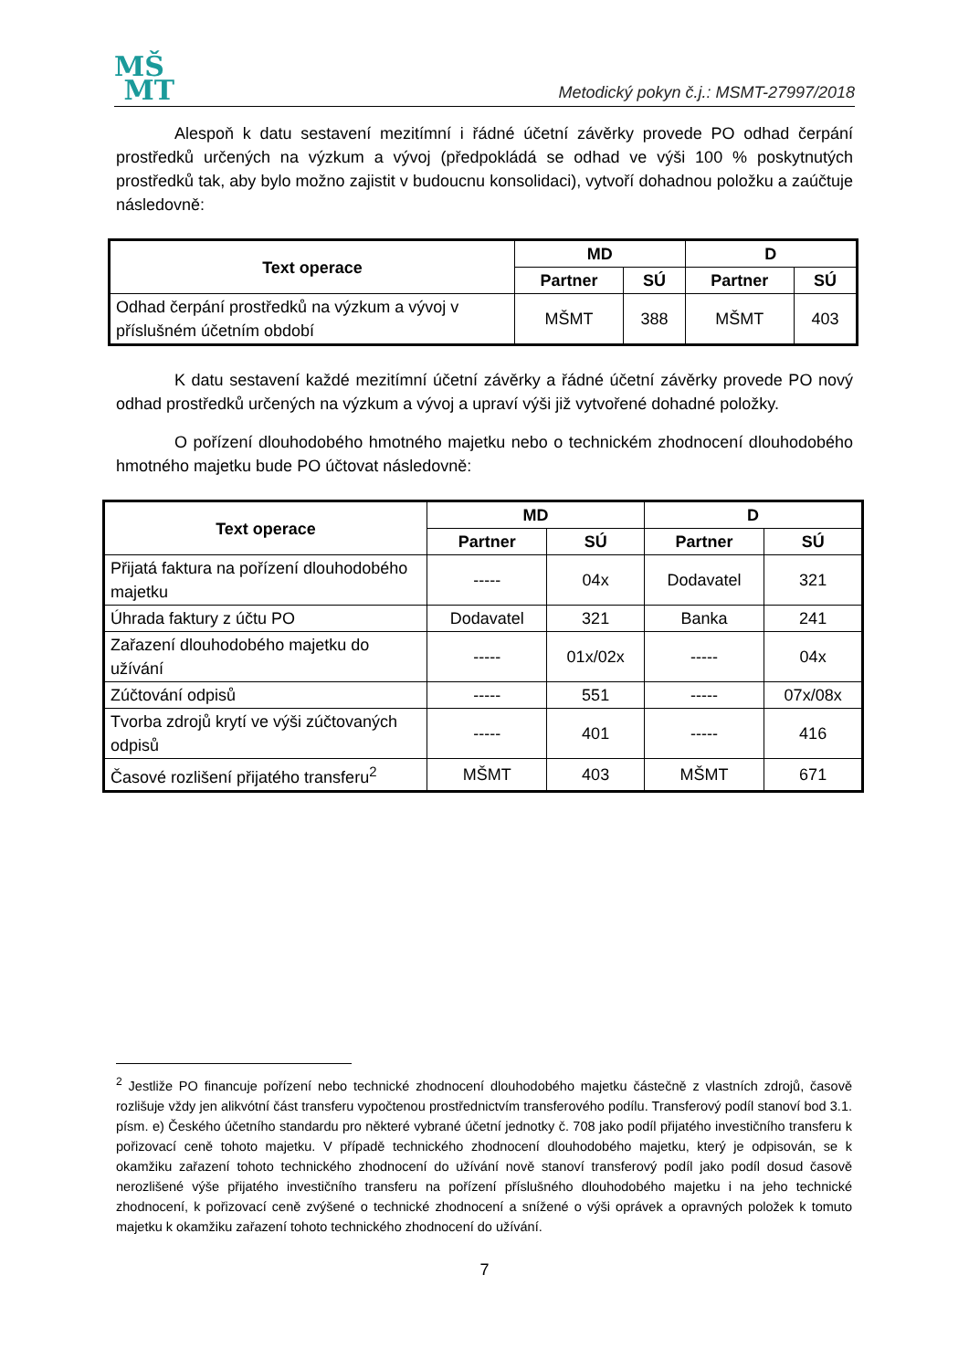MŠ
MT
Metodický pokyn č.j.: MSMT-27997/2018
Alespoň k datu sestavení mezitímní i řádné účetní závěrky provede PO odhad čerpání prostředků určených na výzkum a vývoj (předpokládá se odhad ve výši 100 % poskytnutých prostředků tak, aby bylo možno zajistit v budoucnu konsolidaci), vytvoří dohadnou položku a zaúčtuje následovně:
| Text operace | MD | | D | |
| --- | --- | --- | --- | --- |
| | Partner | SÚ | Partner | SÚ |
| Odhad čerpání prostředků na výzkum a vývoj v příslušném účetním období | MŠMT | 388 | MŠMT | 403 |
K datu sestavení každé mezitímní účetní závěrky a řádné účetní závěrky provede PO nový odhad prostředků určených na výzkum a vývoj a upraví výši již vytvořené dohadné položky.
O pořízení dlouhodobého hmotného majetku nebo o technickém zhodnocení dlouhodobého hmotného majetku bude PO účtovat následovně:
| Text operace | MD | | D | |
| --- | --- | --- | --- | --- |
| | Partner | SÚ | Partner | SÚ |
| Přijatá faktura na pořízení dlouhodobého majetku | ----- | 04x | Dodavatel | 321 |
| Úhrada faktury z účtu PO | Dodavatel | 321 | Banka | 241 |
| Zařazení dlouhodobého majetku do užívání | ----- | 01x/02x | ----- | 04x |
| Zúčtování odpisů | ----- | 551 | ----- | 07x/08x |
| Tvorba zdrojů krytí ve výši zúčtovaných odpisů | ----- | 401 | ----- | 416 |
| Časové rozlišení přijatého transferu<sup>2</sup> | MŠMT | 403 | MŠMT | 671 |
<sup>2</sup> Jestliže PO financuje pořízení nebo technické zhodnocení dlouhodobého majetku částečně z vlastních zdrojů, časově rozlišuje vždy jen alikvótní část transferu vypočtenou prostřednictvím transferového podílu. Transferový podíl stanoví bod 3.1. písm. e) Českého účetního standardu pro některé vybrané účetní jednotky č. 708 jako podíl přijatého investičního transferu k pořizovací ceně tohoto majetku. V případě technického zhodnocení dlouhodobého majetku, který je odpisován, se k okamžiku zařazení tohoto technického zhodnocení do užívání nově stanoví transferový podíl jako podíl dosud časově nerozlišené výše přijatého investičního transferu na pořízení příslušného dlouhodobého majetku i na jeho technické zhodnocení, k pořizovací ceně zvýšené o technické zhodnocení a snížené o výši oprávek a opravných položek k tomuto majetku k okamžiku zařazení tohoto technického zhodnocení do užívání.
7